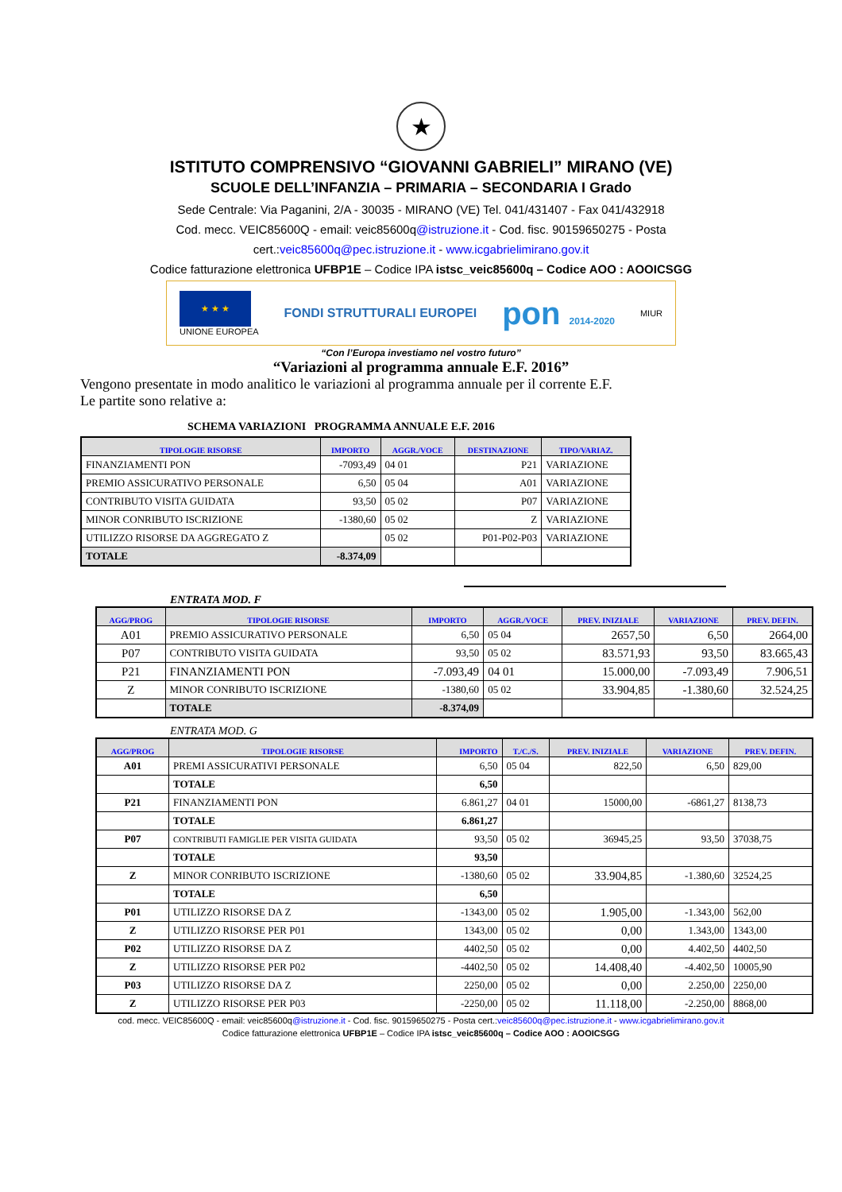★
ISTITUTO COMPRENSIVO “GIOVANNI GABRIELI” MIRANO (VE)
SCUOLE DELL’INFANZIA – PRIMARIA – SECONDARIA I Grado
Sede Centrale: Via Paganini, 2/A - 30035 - MIRANO (VE) Tel. 041/431407 - Fax 041/432918
Cod. mecc. VEIC85600Q - email: veic85600q@istruzione.it - Cod. fisc. 90159650275 - Posta
cert.:veic85600q@pec.istruzione.it - www.icgabrielimirano.gov.it
Codice fatturazione elettronica UFBP1E – Codice IPA istsc_veic85600q – Codice AOO : AOOICSGG
★ ★ ★
UNIONE EUROPEA
FONDI STRUTTURALI EUROPEI
pon 2014-2020 MIUR
“Con l’Europa investiamo nel vostro futuro”
“Variazioni al programma annuale E.F. 2016”
Vengono presentate in modo analitico le variazioni al programma annuale per il corrente E.F.
Le partite sono relative a:
SCHEMA VARIAZIONI PROGRAMMA ANNUALE E.F. 2016
| TIPOLOGIE RISORSE | IMPORTO | AGGR./VOCE | DESTINAZIONE | TIPO/VARIAZ. |
| --- | --- | --- | --- | --- |
| FINANZIAMENTI PON | -7093,49 | 04 01 | P21 | VARIAZIONE |
| PREMIO ASSICURATIVO PERSONALE | 6,50 | 05 04 | A01 | VARIAZIONE |
| CONTRIBUTO VISITA GUIDATA | 93,50 | 05 02 | P07 | VARIAZIONE |
| MINOR CONRIBUTO ISCRIZIONE | -1380,60 | 05 02 | Z | VARIAZIONE |
| UTILIZZO RISORSE DA AGGREGATO Z | | 05 02 | P01-P02-P03 | VARIAZIONE |
| TOTALE | -8.374,09 | | | |
ENTRATA MOD. F
| AGG/PROG | TIPOLOGIE RISORSE | IMPORTO | AGGR./VOCE | PREV. INIZIALE | VARIAZIONE | PREV. DEFIN. |
| --- | --- | --- | --- | --- | --- | --- |
| A01 | PREMIO ASSICURATIVO PERSONALE | 6,50 | 05 04 | 2657,50 | 6,50 | 2664,00 |
| P07 | CONTRIBUTO VISITA GUIDATA | 93,50 | 05 02 | 83.571,93 | 93,50 | 83.665,43 |
| P21 | FINANZIAMENTI PON | -7.093,49 | 04 01 | 15.000,00 | -7.093,49 | 7.906,51 |
| Z | MINOR CONRIBUTO ISCRIZIONE | -1380,60 | 05 02 | 33.904,85 | -1.380,60 | 32.524,25 |
| | TOTALE | -8.374,09 | | | | |
ENTRATA MOD. G
| AGG/PROG | TIPOLOGIE RISORSE | IMPORTO | T./C./S. | PREV. INIZIALE | VARIAZIONE | PREV. DEFIN. |
| --- | --- | --- | --- | --- | --- | --- |
| A01 | PREMI ASSICURATIVI PERSONALE | 6,50 | 05 04 | 822,50 | 6,50 | 829,00 |
| | TOTALE | 6,50 | | | | |
| P21 | FINANZIAMENTI PON | 6.861,27 | 04 01 | 15000,00 | -6861,27 | 8138,73 |
| | TOTALE | 6.861,27 | | | | |
| P07 | CONTRIBUTI FAMIGLIE PER VISITA GUIDATA | 93,50 | 05 02 | 36945,25 | 93,50 | 37038,75 |
| | TOTALE | 93,50 | | | | |
| Z | MINOR CONRIBUTO ISCRIZIONE | -1380,60 | 05 02 | 33.904,85 | -1.380,60 | 32524,25 |
| | TOTALE | 6,50 | | | | |
| P01 | UTILIZZO RISORSE DA Z | -1343,00 | 05 02 | 1.905,00 | -1.343,00 | 562,00 |
| Z | UTILIZZO RISORSE PER P01 | 1343,00 | 05 02 | 0,00 | 1.343,00 | 1343,00 |
| P02 | UTILIZZO RISORSE DA Z | 4402,50 | 05 02 | 0,00 | 4.402,50 | 4402,50 |
| Z | UTILIZZO RISORSE PER P02 | -4402,50 | 05 02 | 14.408,40 | -4.402,50 | 10005,90 |
| P03 | UTILIZZO RISORSE DA Z | 2250,00 | 05 02 | 0,00 | 2.250,00 | 2250,00 |
| Z | UTILIZZO RISORSE PER P03 | -2250,00 | 05 02 | 11.118,00 | -2.250,00 | 8868,00 |
cod. mecc. VEIC85600Q - email: veic85600q@istruzione.it - Cod. fisc. 90159650275 - Posta cert.:veic85600q@pec.istruzione.it - www.icgabrielimirano.gov.it
Codice fatturazione elettronica UFBP1E – Codice IPA istsc_veic85600q – Codice AOO : AOOICSGG